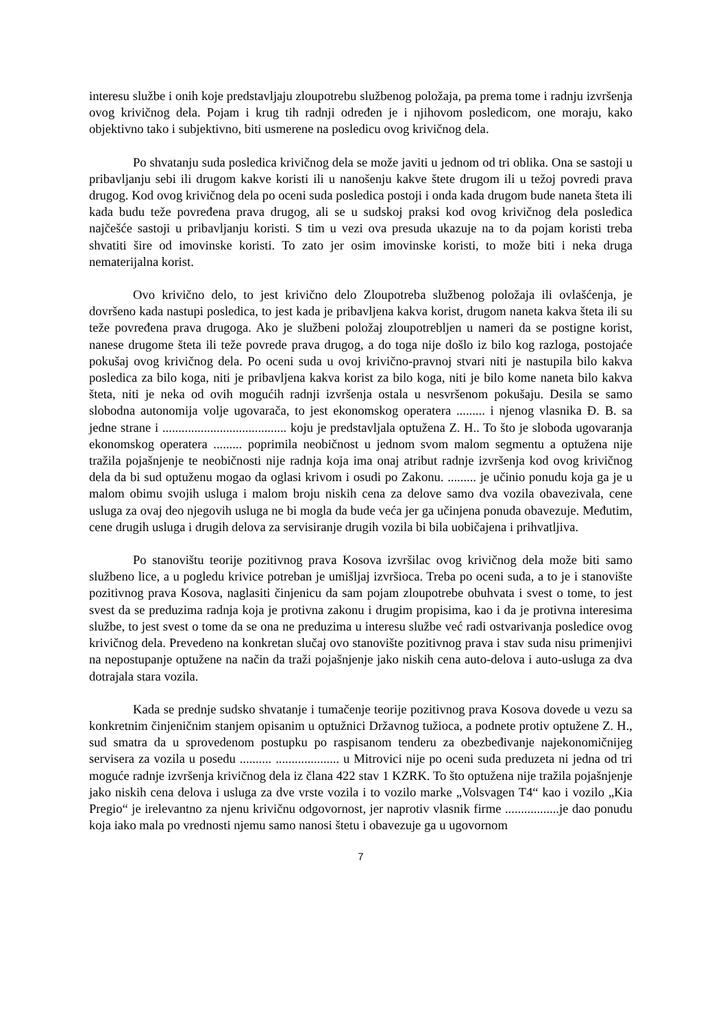interesu službe i onih koje predstavljaju zloupotrebu službenog položaja, pa prema tome i radnju izvršenja ovog krivičnog dela. Pojam i krug tih radnji određen je i njihovom posledicom, one moraju, kako objektivno tako i subjektivno, biti usmerene na posledicu ovog krivičnog dela.
Po shvatanju suda posledica krivičnog dela se može javiti u jednom od tri oblika. Ona se sastoji u pribavljanju sebi ili drugom kakve koristi ili u nanošenju kakve štete drugom ili u težoj povredi prava drugog. Kod ovog krivičnog dela po oceni suda posledica postoji i onda kada drugom bude naneta šteta ili kada budu teže povređena prava drugog, ali se u sudskoj praksi kod ovog krivičnog dela posledica najčešće sastoji u pribavljanju koristi. S tim u vezi ova presuda ukazuje na to da pojam koristi treba shvatiti šire od imovinske koristi. To zato jer osim imovinske koristi, to može biti i neka druga nematerijalna korist.
Ovo krivično delo, to jest krivično delo Zloupotreba službenog položaja ili ovlašćenja, je dovršeno kada nastupi posledica, to jest kada je pribavljena kakva korist, drugom naneta kakva šteta ili su teže povređena prava drugoga. Ako je službeni položaj zloupotrebljen u nameri da se postigne korist, nanese drugome šteta ili teže povrede prava drugog, a do toga nije došlo iz bilo kog razloga, postojaće pokušaj ovog krivičnog dela. Po oceni suda u ovoj krivično-pravnoj stvari niti je nastupila bilo kakva posledica za bilo koga, niti je pribavljena kakva korist za bilo koga, niti je bilo kome naneta bilo kakva šteta, niti je neka od ovih mogućih radnji izvršenja ostala u nesvršenom pokušaju. Desila se samo slobodna autonomija volje ugovarača, to jest ekonomskog operatera ......... i njenog vlasnika Đ. B. sa jedne strane i ....................................... koju je predstavljala optužena Z. H.. To što je sloboda ugovaranja ekonomskog operatera ......... poprimila neobičnost u jednom svom malom segmentu a optužena nije tražila pojašnjenje te neobičnosti nije radnja koja ima onaj atribut radnje izvršenja kod ovog krivičnog dela da bi sud optuženu mogao da oglasi krivom i osudi po Zakonu. ......... je učinio ponudu koja ga je u malom obimu svojih usluga i malom broju niskih cena za delove samo dva vozila obavezivala, cene usluga za ovaj deo njegovih usluga ne bi mogla da bude veća jer ga učinjena ponuda obavezuje. Međutim, cene drugih usluga i drugih delova za servisiranje drugih vozila bi bila uobičajena i prihvatljiva.
Po stanovištu teorije pozitivnog prava Kosova izvršilac ovog krivičnog dela može biti samo službeno lice, a u pogledu krivice potreban je umišljaj izvršioca. Treba po oceni suda, a to je i stanovište pozitivnog prava Kosova, naglasiti činjenicu da sam pojam zloupotrebe obuhvata i svest o tome, to jest svest da se preduzima radnja koja je protivna zakonu i drugim propisima, kao i da je protivna interesima službe, to jest svest o tome da se ona ne preduzima u interesu službe već radi ostvarivanja posledice ovog krivičnog dela. Prevedeno na konkretan slučaj ovo stanovište pozitivnog prava i stav suda nisu primenjivi na nepostupanje optužene na način da traži pojašnjenje jako niskih cena auto-delova i auto-usluga za dva dotrajala stara vozila.
Kada se prednje sudsko shvatanje i tumačenje teorije pozitivnog prava Kosova dovede u vezu sa konkretnim činjeničnim stanjem opisanim u optužnici Državnog tužioca, a podnete protiv optužene Z. H., sud smatra da u sprovedenom postupku po raspisanom tenderu za obezbeđivanje najekonomičnijeg servisera za vozila u posedu .......... .................... u Mitrovici nije po oceni suda preduzeta ni jedna od tri moguće radnje izvršenja krivičnog dela iz člana 422 stav 1 KZRK. To što optužena nije tražila pojašnjenje jako niskih cena delova i usluga za dve vrste vozila i to vozilo marke „Volsvagen T4“ kao i vozilo „Kia Pregio“ je irelevantno za njenu krivičnu odgovornost, jer naprotiv vlasnik firme .................je dao ponudu koja iako mala po vrednosti njemu samo nanosi štetu i obavezuje ga u ugovornom
7